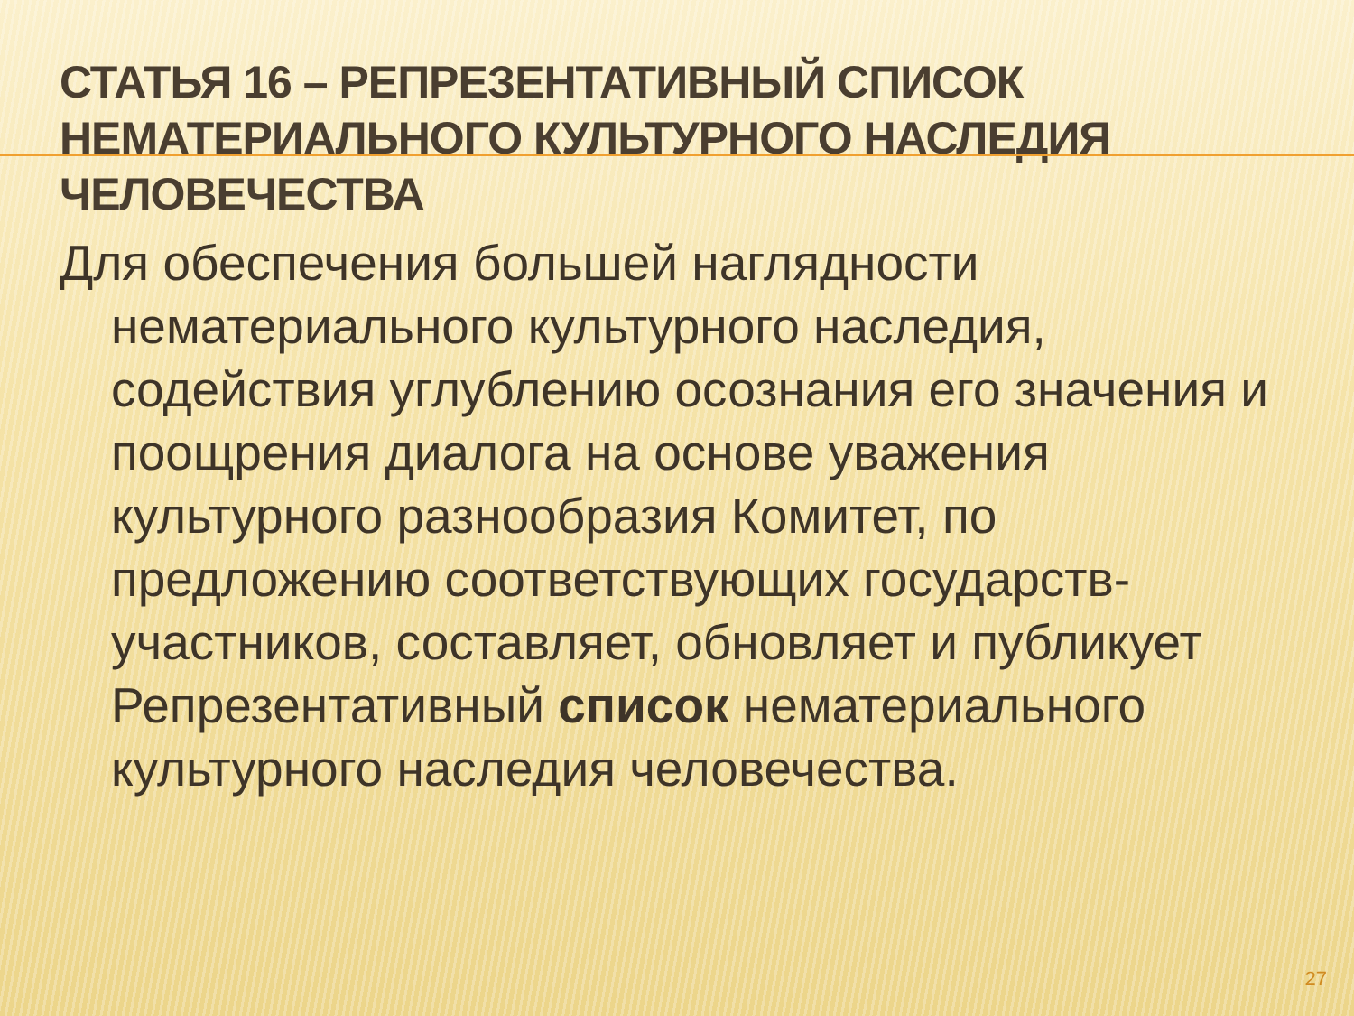СТАТЬЯ 16 – РЕПРЕЗЕНТАТИВНЫЙ СПИСОК НЕМАТЕРИАЛЬНОГО КУЛЬТУРНОГО НАСЛЕДИЯ ЧЕЛОВЕЧЕСТВА
Для обеспечения большей наглядности нематериального культурного наследия, содействия углублению осознания его значения и поощрения диалога на основе уважения культурного разнообразия Комитет, по предложению соответствующих государств-участников, составляет, обновляет и публикует Репрезентативный список нематериального культурного наследия человечества.
27